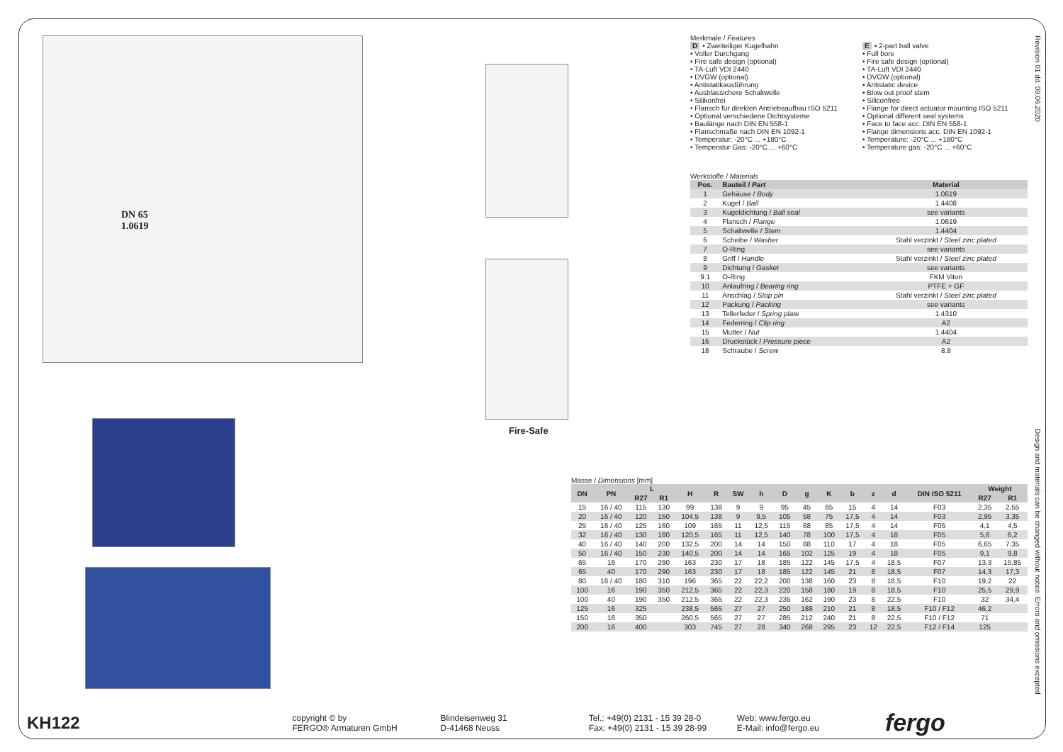DN 65
1.0619
Fire-Safe
Merkmale / Features
D • Zweiteiliger Kugelhahn
• Voller Durchgang
• Fire safe design (optional)
• TA-Luft VDI 2440
• DVGW (optional)
• Antistatikausführung
• Ausblassichere Schaltwelle
• Silikonfrei
• Flansch für direkten Antriebsaufbau ISO 5211
• Optional verschiedene Dichtsysteme
• Baulänge nach DIN EN 558-1
• Flanschmaße nach DIN EN 1092-1
• Temperatur: -20°C ... +180°C
• Temperatur Gas: -20°C ... +60°C
E • 2-part ball valve
• Full bore
• Fire safe design (optional)
• TA-Luft VDI 2440
• DVGW (optional)
• Antistatic device
• Blow out proof stem
• Siliconfree
• Flange for direct actuator mounting ISO 5211
• Optional different seal systems
• Face to face acc. DIN EN 558-1
• Flange dimensions acc. DIN EN 1092-1
• Temperature: -20°C ... +180°C
• Temperature gas: -20°C ... +60°C
Werkstoffe / Materials
| Pos. | Bauteil / Part | Material |
| --- | --- | --- |
| 1 | Gehäuse / Body | 1.0619 |
| 2 | Kugel / Ball | 1.4408 |
| 3 | Kugeldichtung / Ball seal | see variants |
| 4 | Flansch / Flange | 1.0619 |
| 5 | Schaltwelle / Stem | 1.4404 |
| 6 | Scheibe / Washer | Stahl verzinkt / Steel zinc plated |
| 7 | O-Ring | see variants |
| 8 | Griff / Handle | Stahl verzinkt / Steel zinc plated |
| 9 | Dichtung / Gasket | see variants |
| 9.1 | O-Ring | FKM Viton |
| 10 | Anlaufring / Bearing ring | PTFE + GF |
| 11 | Anschlag / Stop pin | Stahl verzinkt / Steel zinc plated |
| 12 | Packung / Packing | see variants |
| 13 | Tellerfeder / Spring plate | 1.4310 |
| 14 | Federring / Clip ring | A2 |
| 15 | Mutter / Nut | 1.4404 |
| 16 | Druckstück / Pressure piece | A2 |
| 18 | Schraube / Screw | 8.8 |
Masse / Dimensions [mm]
| DN | PN | L | | H | R | SW | h | D | g | K | b | z | d | DIN ISO 5211 | Weight | |
| --- | --- | --- | --- | --- | --- | --- | --- | --- | --- | --- | --- | --- | --- | --- | --- | --- |
| | | R27 | R1 | | | | | | | | | | | | R27 | R1 |
| 15 | 16 / 40 | 115 | 130 | 99 | 138 | 9 | 9 | 95 | 45 | 65 | 15 | 4 | 14 | F03 | 2,35 | 2,55 |
| 20 | 16 / 40 | 120 | 150 | 104,5 | 138 | 9 | 9,5 | 105 | 58 | 75 | 17,5 | 4 | 14 | F03 | 2,95 | 3,35 |
| 25 | 16 / 40 | 125 | 160 | 109 | 165 | 11 | 12,5 | 115 | 68 | 85 | 17,5 | 4 | 14 | F05 | 4,1 | 4,5 |
| 32 | 16 / 40 | 130 | 180 | 120,5 | 165 | 11 | 12,5 | 140 | 78 | 100 | 17,5 | 4 | 18 | F05 | 5,6 | 6,2 |
| 40 | 16 / 40 | 140 | 200 | 132,5 | 200 | 14 | 14 | 150 | 88 | 110 | 17 | 4 | 18 | F05 | 6,65 | 7,35 |
| 50 | 16 / 40 | 150 | 230 | 140,5 | 200 | 14 | 14 | 165 | 102 | 125 | 19 | 4 | 18 | F05 | 9,1 | 9,8 |
| 65 | 16 | 170 | 290 | 163 | 230 | 17 | 18 | 185 | 122 | 145 | 17,5 | 4 | 18,5 | F07 | 13,3 | 15,85 |
| 65 | 40 | 170 | 290 | 163 | 230 | 17 | 18 | 185 | 122 | 145 | 21 | 8 | 18,5 | F07 | 14,3 | 17,3 |
| 80 | 16 / 40 | 180 | 310 | 196 | 365 | 22 | 22,2 | 200 | 138 | 160 | 23 | 8 | 18,5 | F10 | 19,2 | 22 |
| 100 | 16 | 190 | 350 | 212,5 | 365 | 22 | 22,3 | 220 | 158 | 180 | 19 | 8 | 18,5 | F10 | 25,5 | 29,9 |
| 100 | 40 | 190 | 350 | 212,5 | 365 | 22 | 22,3 | 235 | 162 | 190 | 23 | 8 | 22,5 | F10 | 32 | 34,4 |
| 125 | 16 | 325 | | 238,5 | 565 | 27 | 27 | 250 | 188 | 210 | 21 | 8 | 18,5 | F10 / F12 | 46,2 | |
| 150 | 16 | 350 | | 260,5 | 565 | 27 | 27 | 285 | 212 | 240 | 21 | 8 | 22,5 | F10 / F12 | 71 | |
| 200 | 16 | 400 | | 303 | 745 | 27 | 28 | 340 | 268 | 295 | 23 | 12 | 22,5 | F12 / F14 | 125 | |
Revision 01 dd. 09.06.2020
Design and materials can be changed without notice. Errors and omissions excepted
KH122
copyright © by
FERGO® Armaturen GmbH
Blindeisenweg 31
D-41468 Neuss
Tel.: +49(0) 2131 - 15 39 28-0
Fax: +49(0) 2131 - 15 39 28-99
Web: www.fergo.eu
E-Mail: info@fergo.eu
fergo